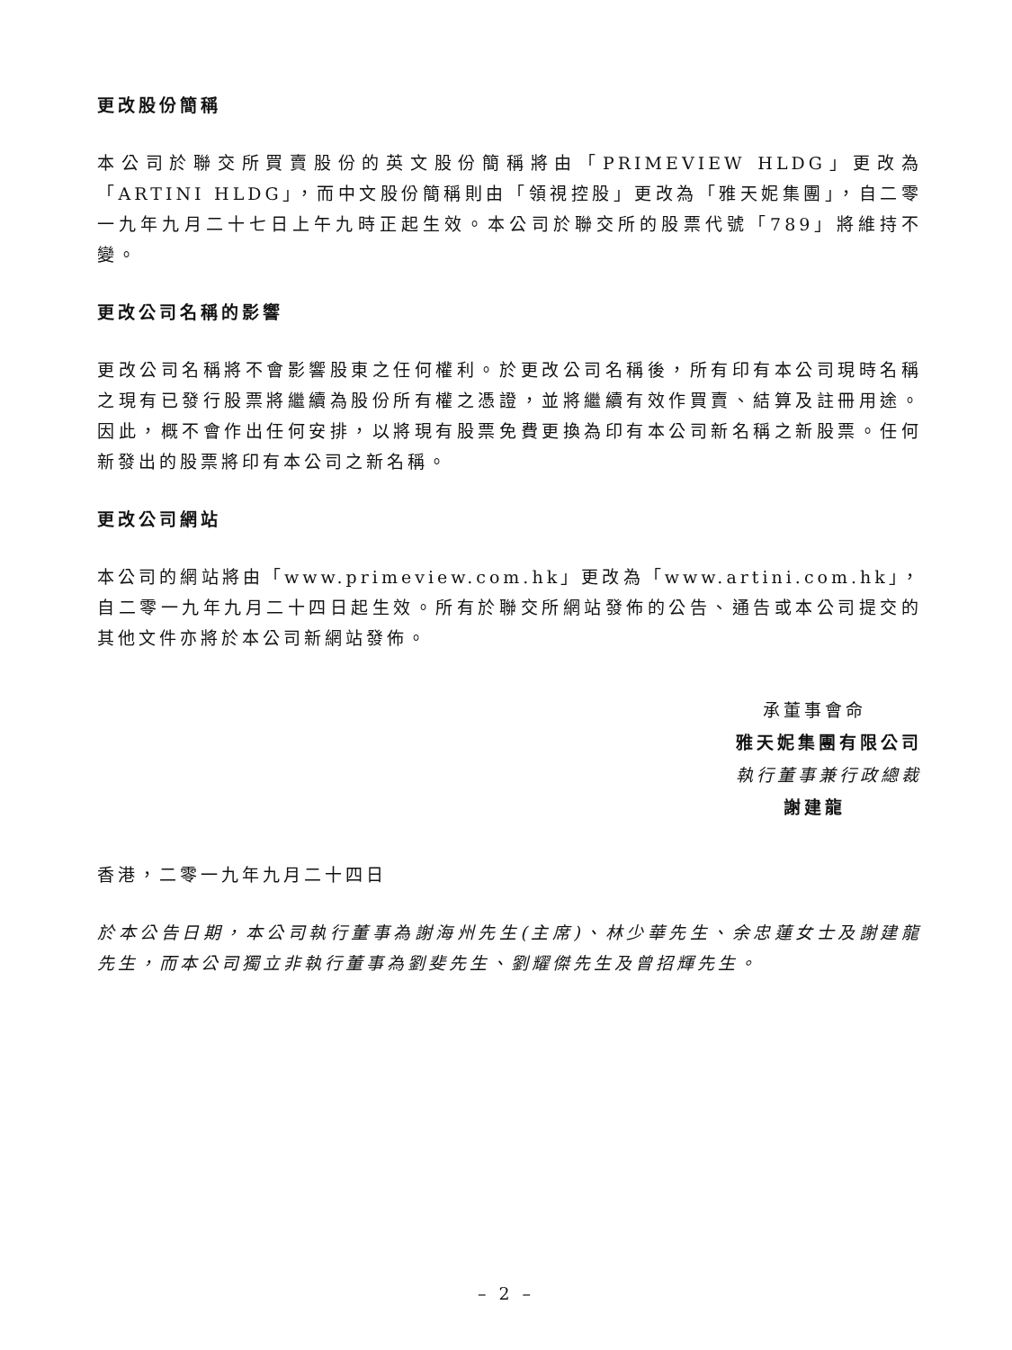更改股份簡稱
本公司於聯交所買賣股份的英文股份簡稱將由「PRIMEVIEW HLDG」更改為「ARTINI HLDG」，而中文股份簡稱則由「領視控股」更改為「雅天妮集團」，自二零一九年九月二十七日上午九時正起生效。本公司於聯交所的股票代號「789」將維持不變。
更改公司名稱的影響
更改公司名稱將不會影響股東之任何權利。於更改公司名稱後，所有印有本公司現時名稱之現有已發行股票將繼續為股份所有權之憑證，並將繼續有效作買賣、結算及註冊用途。因此，概不會作出任何安排，以將現有股票免費更換為印有本公司新名稱之新股票。任何新發出的股票將印有本公司之新名稱。
更改公司網站
本公司的網站將由「www.primeview.com.hk」更改為「www.artini.com.hk」，自二零一九年九月二十四日起生效。所有於聯交所網站發佈的公告、通告或本公司提交的其他文件亦將於本公司新網站發佈。
承董事會命
雅天妮集團有限公司
執行董事兼行政總裁
謝建龍
香港，二零一九年九月二十四日
於本公告日期，本公司執行董事為謝海州先生(主席)、林少華先生、余忠蓮女士及謝建龍先生，而本公司獨立非執行董事為劉斐先生、劉耀傑先生及曾招輝先生。
– 2 –